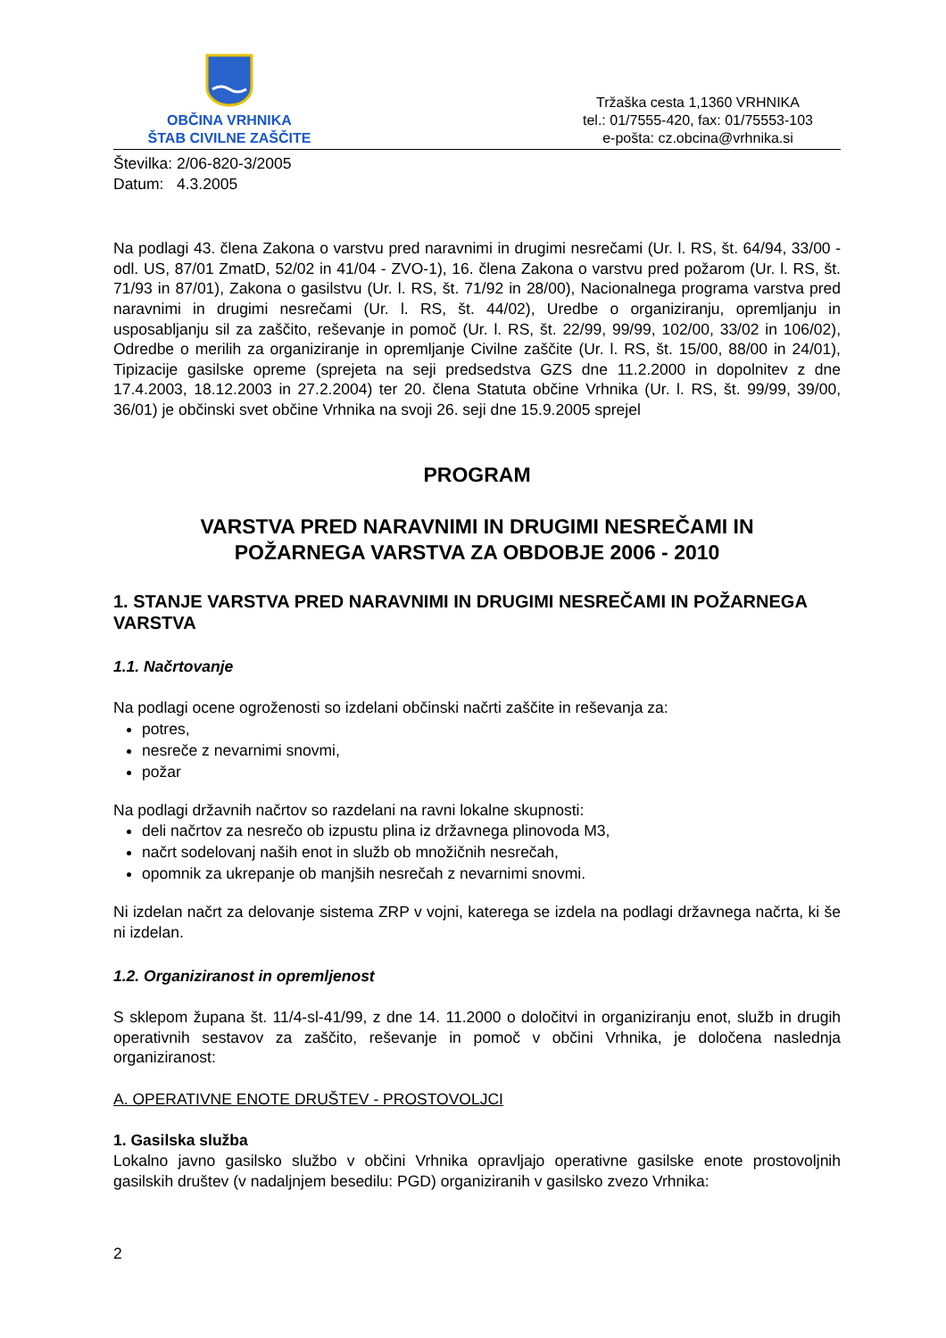OBČINA VRHNIKA
ŠTAB CIVILNE ZAŠČITE
Tržaška cesta 1,1360 VRHNIKA
tel.: 01/7555-420, fax: 01/75553-103
e-pošta: cz.obcina@vrhnika.si
Številka: 2/06-820-3/2005
Datum: 4.3.2005
Na podlagi 43. člena Zakona o varstvu pred naravnimi in drugimi nesrečami (Ur. l. RS, št. 64/94, 33/00 - odl. US, 87/01 ZmatD, 52/02 in 41/04 - ZVO-1), 16. člena Zakona o varstvu pred požarom (Ur. l. RS, št. 71/93 in 87/01), Zakona o gasilstvu (Ur. l. RS, št. 71/92 in 28/00), Nacionalnega programa varstva pred naravnimi in drugimi nesrečami (Ur. l. RS, št. 44/02), Uredbe o organiziranju, opremljanju in usposabljanju sil za zaščito, reševanje in pomoč (Ur. l. RS, št. 22/99, 99/99, 102/00, 33/02 in 106/02), Odredbe o merilih za organiziranje in opremljanje Civilne zaščite (Ur. l. RS, št. 15/00, 88/00 in 24/01), Tipizacije gasilske opreme (sprejeta na seji predsedstva GZS dne 11.2.2000 in dopolnitev z dne 17.4.2003, 18.12.2003 in 27.2.2004) ter 20. člena Statuta občine Vrhnika (Ur. l. RS, št. 99/99, 39/00, 36/01) je občinski svet občine Vrhnika na svoji 26. seji dne 15.9.2005 sprejel
PROGRAM
VARSTVA PRED NARAVNIMI IN DRUGIMI NESREČAMI IN
POŽARNEGA VARSTVA ZA OBDOBJE 2006 - 2010
1. STANJE VARSTVA PRED NARAVNIMI IN DRUGIMI NESREČAMI IN POŽARNEGA VARSTVA
1.1. Načrtovanje
Na podlagi ocene ogroženosti so izdelani občinski načrti zaščite in reševanja za:
potres,
nesreče z nevarnimi snovmi,
požar
Na podlagi državnih načrtov so razdelani na ravni lokalne skupnosti:
deli načrtov za nesrečo ob izpustu plina iz državnega plinovoda M3,
načrt sodelovanj naših enot in služb ob množičnih nesrečah,
opomnik za ukrepanje ob manjših nesrečah z nevarnimi snovmi.
Ni izdelan načrt za delovanje sistema ZRP v vojni, katerega se izdela na podlagi državnega načrta, ki še ni izdelan.
1.2. Organiziranost in opremljenost
S sklepom župana št. 11/4-sl-41/99, z dne 14. 11.2000 o določitvi in organiziranju enot, služb in drugih operativnih sestavov za zaščito, reševanje in pomoč v občini Vrhnika, je določena naslednja organiziranost:
A. OPERATIVNE ENOTE DRUŠTEV - PROSTOVOLJCI
1. Gasilska služba
Lokalno javno gasilsko službo v občini Vrhnika opravljajo operativne gasilske enote prostovoljnih gasilskih društev (v nadaljnjem besedilu: PGD) organiziranih v gasilsko zvezo Vrhnika:
2